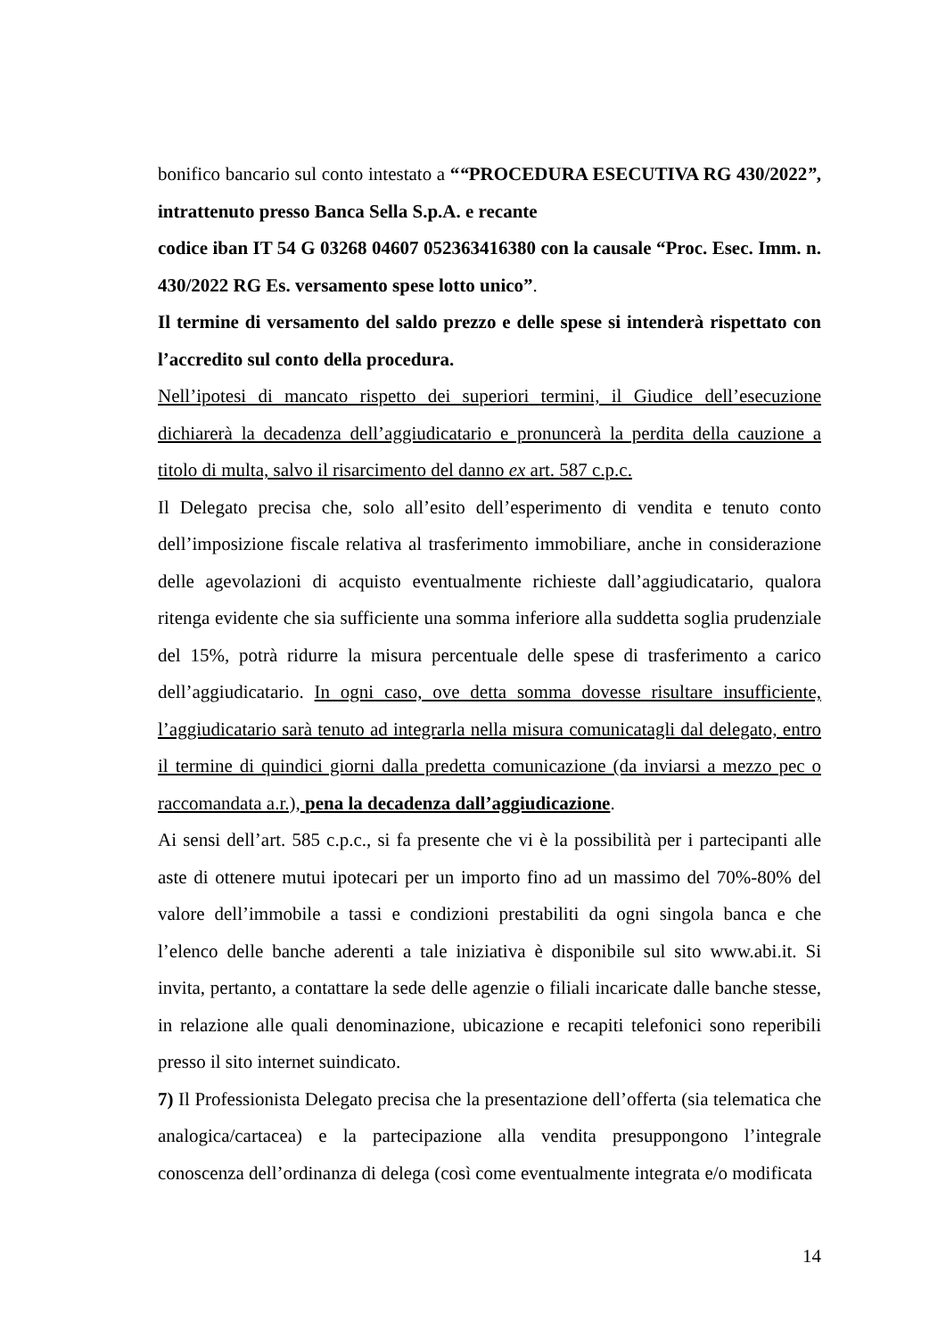bonifico bancario sul conto intestato a ““PROCEDURA ESECUTIVA RG 430/2022”, intrattenuto presso Banca Sella S.p.A. e recante
codice iban IT 54 G 03268 04607 052363416380 con la causale “Proc. Esec. Imm. n. 430/2022 RG Es. versamento spese lotto unico”.
Il termine di versamento del saldo prezzo e delle spese si intenderà rispettato con l’accredito sul conto della procedura.
Nell’ipotesi di mancato rispetto dei superiori termini, il Giudice dell’esecuzione dichiarerà la decadenza dell’aggiudicatario e pronuncerà la perdita della cauzione a titolo di multa, salvo il risarcimento del danno ex art. 587 c.p.c.
Il Delegato precisa che, solo all’esito dell’esperimento di vendita e tenuto conto dell’imposizione fiscale relativa al trasferimento immobiliare, anche in considerazione delle agevolazioni di acquisto eventualmente richieste dall’aggiudicatario, qualora ritenga evidente che sia sufficiente una somma inferiore alla suddetta soglia prudenziale del 15%, potrà ridurre la misura percentuale delle spese di trasferimento a carico dell’aggiudicatario. In ogni caso, ove detta somma dovesse risultare insufficiente, l’aggiudicatario sarà tenuto ad integrarla nella misura comunicatagli dal delegato, entro il termine di quindici giorni dalla predetta comunicazione (da inviarsi a mezzo pec o raccomandata a.r.), pena la decadenza dall’aggiudicazione.
Ai sensi dell’art. 585 c.p.c., si fa presente che vi è la possibilità per i partecipanti alle aste di ottenere mutui ipotecari per un importo fino ad un massimo del 70%-80% del valore dell’immobile a tassi e condizioni prestabiliti da ogni singola banca e che l’elenco delle banche aderenti a tale iniziativa è disponibile sul sito www.abi.it. Si invita, pertanto, a contattare la sede delle agenzie o filiali incaricate dalle banche stesse, in relazione alle quali denominazione, ubicazione e recapiti telefonici sono reperibili presso il sito internet suindicato.
7) Il Professionista Delegato precisa che la presentazione dell’offerta (sia telematica che analogica/cartacea) e la partecipazione alla vendita presuppongono l’integrale conoscenza dell’ordinanza di delega (così come eventualmente integrata e/o modificata
14